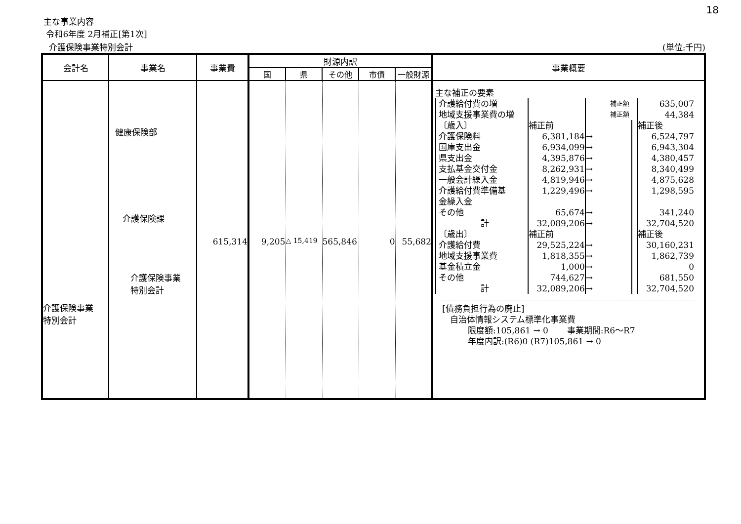18
主な事業内容
令和6年度 2月補正[第1次]
介護保険事業特別会計 (単位:千円)
| 会計名 | 事業名 | 事業費 | 財源内訳 | | | | | 事業概要 |
| --- | --- | --- | --- | --- | --- | --- | --- | --- |
| | | | 国 | 県 | その他 | 市債 | 一般財源 | |
| 介護保険事業 特別会計 | 健康保険部 介護保険課 介護保険事業 特別会計 | 615,314 | 9,205 | △ 15,419 | 565,846 | 0 | 55,682 | 主な補正の要素 / 介護給付費の増 / / 補正額 / / 635,007 / / 地域支援事業費の増 / / 補正額 / / 44,384 / / 〔歳入〕 / 補正前 / / / 補正後 / / 介護保険料 / 6,381,184 / → / / 6,524,797 / / 国庫支出金 / 6,934,099 / → / / 6,943,304 / / 県支出金 / 4,395,876 / → / / 4,380,457 / / 支払基金交付金 / 8,262,931 / → / / 8,340,499 / / 一般会計繰入金 / 4,819,946 / → / / 4,875,628 / / 介護給付費準備基 金繰入金 / 1,229,496 / → / / 1,298,595 / / その他 / 65,674 / → / / 341,240 / / 計 / 32,089,206 / → / / 32,704,520 / / 〔歳出〕 / 補正前 / / / 補正後 / / 介護給付費 / 29,525,224 / → / / 30,160,231 / / 地域支援事業費 / 1,818,355 / → / / 1,862,739 / / 基金積立金 / 1,000 / → / / 0 / / その他 / 744,627 / → / / 681,550 / / 計 / 32,089,206 / → / / 32,704,520 / [債務負担行為の廃止] 自治体情報システム標準化事業費 限度額:105,861 → 0 事業期間:R6～R7 年度内訳:(R6)0 (R7)105,861 → 0 |